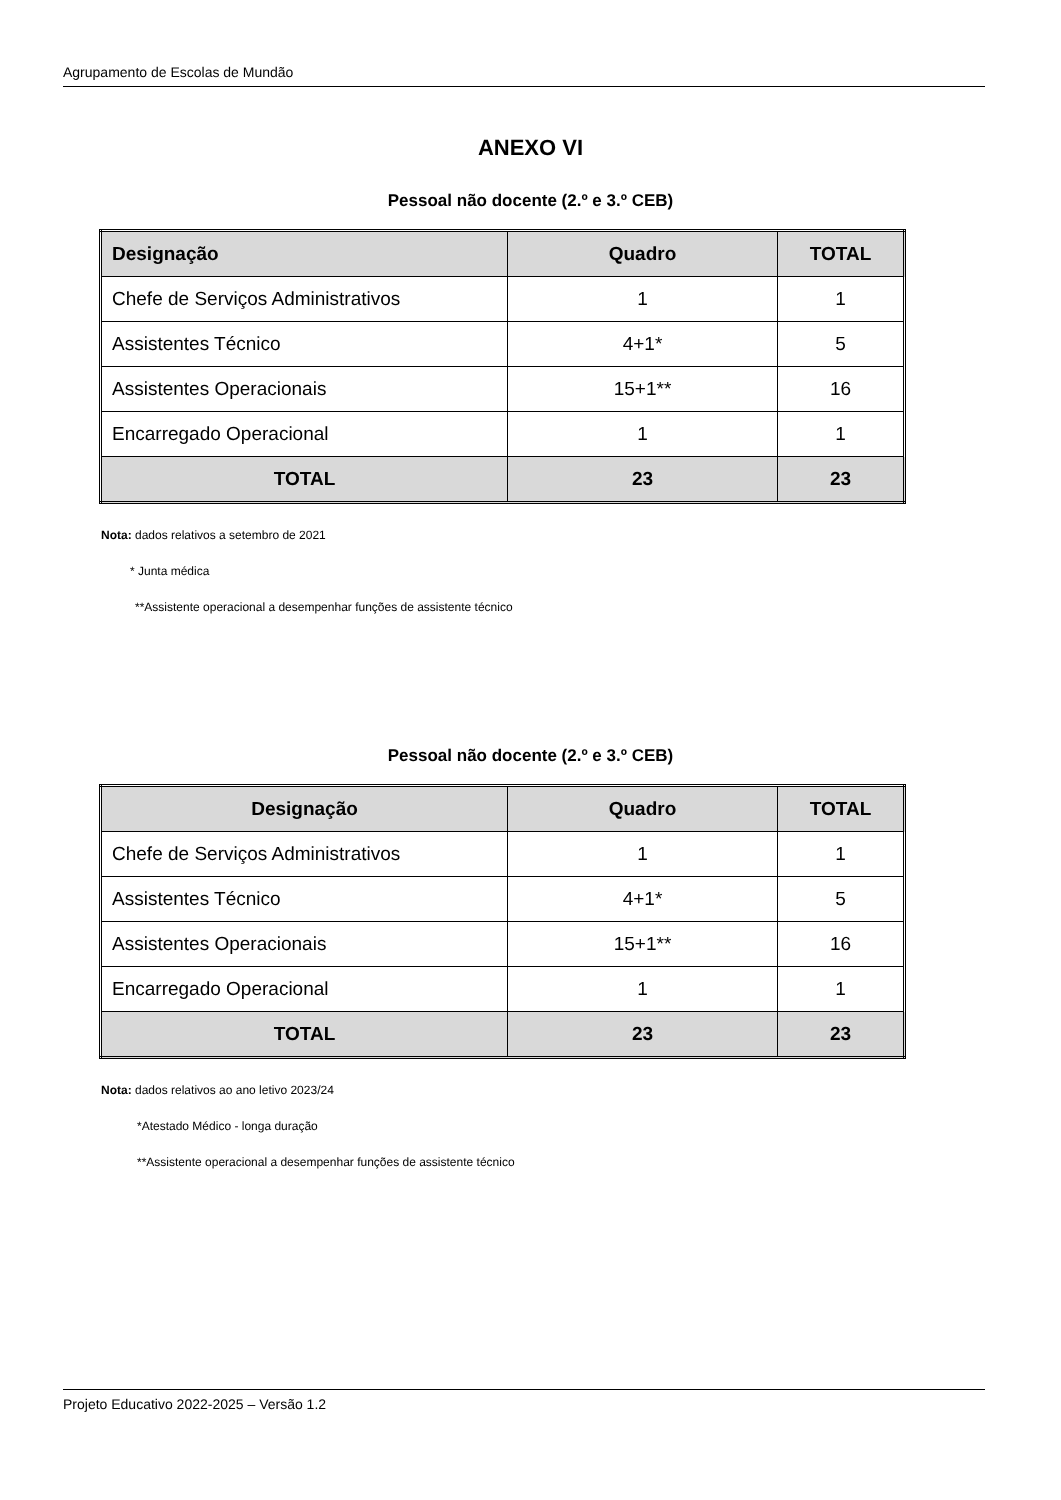Agrupamento de Escolas de Mundão
ANEXO VI
Pessoal não docente (2.º e 3.º CEB)
| Designação | Quadro | TOTAL |
| --- | --- | --- |
| Chefe de Serviços Administrativos | 1 | 1 |
| Assistentes Técnico | 4+1* | 5 |
| Assistentes Operacionais | 15+1** | 16 |
| Encarregado Operacional | 1 | 1 |
| TOTAL | 23 | 23 |
Nota: dados relativos a setembro de 2021
* Junta médica
**Assistente operacional a desempenhar funções de assistente técnico
Pessoal não docente (2.º e 3.º CEB)
| Designação | Quadro | TOTAL |
| --- | --- | --- |
| Chefe de Serviços Administrativos | 1 | 1 |
| Assistentes Técnico | 4+1* | 5 |
| Assistentes Operacionais | 15+1** | 16 |
| Encarregado Operacional | 1 | 1 |
| TOTAL | 23 | 23 |
Nota: dados relativos ao ano letivo 2023/24
*Atestado Médico - longa duração
**Assistente operacional a desempenhar funções de assistente técnico
Projeto Educativo 2022-2025 – Versão 1.2